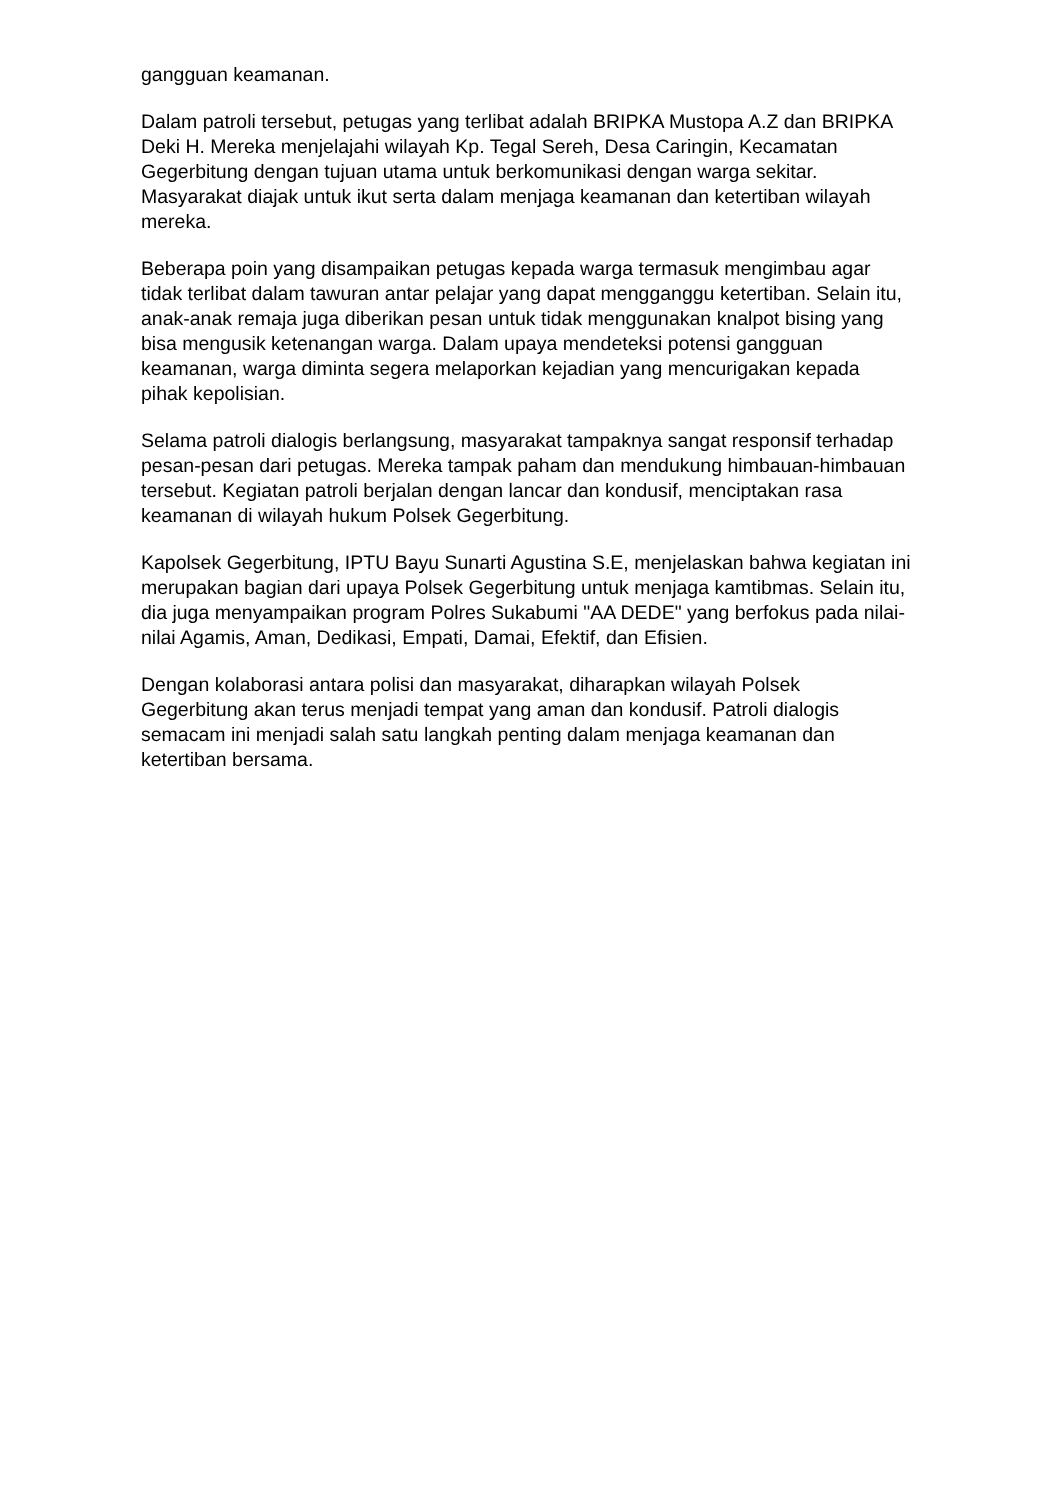gangguan keamanan.
Dalam patroli tersebut, petugas yang terlibat adalah BRIPKA Mustopa A.Z dan BRIPKA Deki H. Mereka menjelajahi wilayah Kp. Tegal Sereh, Desa Caringin, Kecamatan Gegerbitung dengan tujuan utama untuk berkomunikasi dengan warga sekitar. Masyarakat diajak untuk ikut serta dalam menjaga keamanan dan ketertiban wilayah mereka.
Beberapa poin yang disampaikan petugas kepada warga termasuk mengimbau agar tidak terlibat dalam tawuran antar pelajar yang dapat mengganggu ketertiban. Selain itu, anak-anak remaja juga diberikan pesan untuk tidak menggunakan knalpot bising yang bisa mengusik ketenangan warga. Dalam upaya mendeteksi potensi gangguan keamanan, warga diminta segera melaporkan kejadian yang mencurigakan kepada pihak kepolisian.
Selama patroli dialogis berlangsung, masyarakat tampaknya sangat responsif terhadap pesan-pesan dari petugas. Mereka tampak paham dan mendukung himbauan-himbauan tersebut. Kegiatan patroli berjalan dengan lancar dan kondusif, menciptakan rasa keamanan di wilayah hukum Polsek Gegerbitung.
Kapolsek Gegerbitung, IPTU Bayu Sunarti Agustina S.E, menjelaskan bahwa kegiatan ini merupakan bagian dari upaya Polsek Gegerbitung untuk menjaga kamtibmas. Selain itu, dia juga menyampaikan program Polres Sukabumi "AA DEDE" yang berfokus pada nilai-nilai Agamis, Aman, Dedikasi, Empati, Damai, Efektif, dan Efisien.
Dengan kolaborasi antara polisi dan masyarakat, diharapkan wilayah Polsek Gegerbitung akan terus menjadi tempat yang aman dan kondusif. Patroli dialogis semacam ini menjadi salah satu langkah penting dalam menjaga keamanan dan ketertiban bersama.